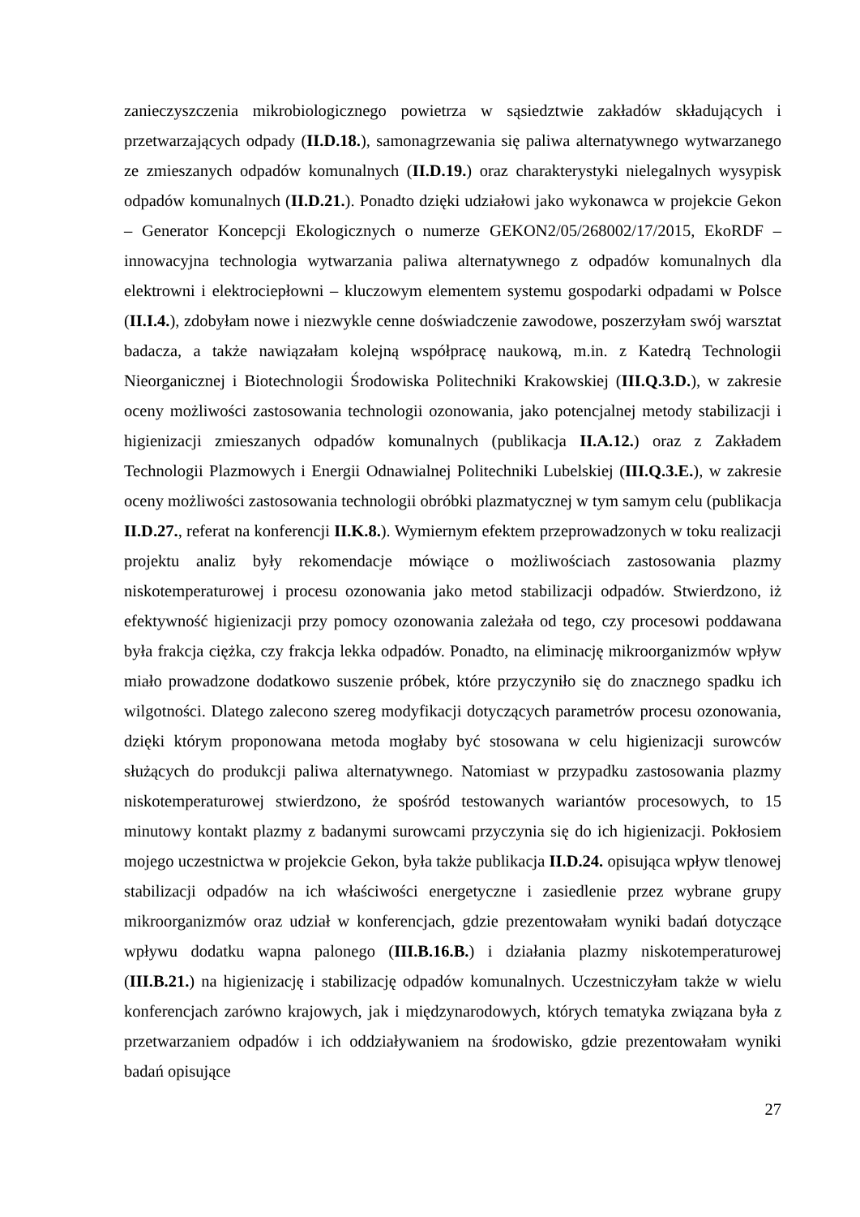zanieczyszczenia mikrobiologicznego powietrza w sąsiedztwie zakładów składujących i przetwarzających odpady (II.D.18.), samonagrzewania się paliwa alternatywnego wytwarzanego ze zmieszanych odpadów komunalnych (II.D.19.) oraz charakterystyki nielegalnych wysypisk odpadów komunalnych (II.D.21.). Ponadto dzięki udziałowi jako wykonawca w projekcie Gekon – Generator Koncepcji Ekologicznych o numerze GEKON2/05/268002/17/2015, EkoRDF – innowacyjna technologia wytwarzania paliwa alternatywnego z odpadów komunalnych dla elektrowni i elektrociepłowni – kluczowym elementem systemu gospodarki odpadami w Polsce (II.I.4.), zdobyłam nowe i niezwykle cenne doświadczenie zawodowe, poszerzyłam swój warsztat badacza, a także nawiązałam kolejną współpracę naukową, m.in. z Katedrą Technologii Nieorganicznej i Biotechnologii Środowiska Politechniki Krakowskiej (III.Q.3.D.), w zakresie oceny możliwości zastosowania technologii ozonowania, jako potencjalnej metody stabilizacji i higienizacji zmieszanych odpadów komunalnych (publikacja II.A.12.) oraz z Zakładem Technologii Plazmowych i Energii Odnawialnej Politechniki Lubelskiej (III.Q.3.E.), w zakresie oceny możliwości zastosowania technologii obróbki plazmatycznej w tym samym celu (publikacja II.D.27., referat na konferencji II.K.8.). Wymiernym efektem przeprowadzonych w toku realizacji projektu analiz były rekomendacje mówiące o możliwościach zastosowania plazmy niskotemperaturowej i procesu ozonowania jako metod stabilizacji odpadów. Stwierdzono, iż efektywność higienizacji przy pomocy ozonowania zależała od tego, czy procesowi poddawana była frakcja ciężka, czy frakcja lekka odpadów. Ponadto, na eliminację mikroorganizmów wpływ miało prowadzone dodatkowo suszenie próbek, które przyczyniło się do znacznego spadku ich wilgotności. Dlatego zalecono szereg modyfikacji dotyczących parametrów procesu ozonowania, dzięki którym proponowana metoda mogłaby być stosowana w celu higienizacji surowców służących do produkcji paliwa alternatywnego. Natomiast w przypadku zastosowania plazmy niskotemperaturowej stwierdzono, że spośród testowanych wariantów procesowych, to 15 minutowy kontakt plazmy z badanymi surowcami przyczynia się do ich higienizacji. Pokłosiem mojego uczestnictwa w projekcie Gekon, była także publikacja II.D.24. opisująca wpływ tlenowej stabilizacji odpadów na ich właściwości energetyczne i zasiedlenie przez wybrane grupy mikroorganizmów oraz udział w konferencjach, gdzie prezentowałam wyniki badań dotyczące wpływu dodatku wapna palonego (III.B.16.B.) i działania plazmy niskotemperaturowej (III.B.21.) na higienizację i stabilizację odpadów komunalnych. Uczestniczyłam także w wielu konferencjach zarówno krajowych, jak i międzynarodowych, których tematyka związana była z przetwarzaniem odpadów i ich oddziaływaniem na środowisko, gdzie prezentowałam wyniki badań opisujące
27